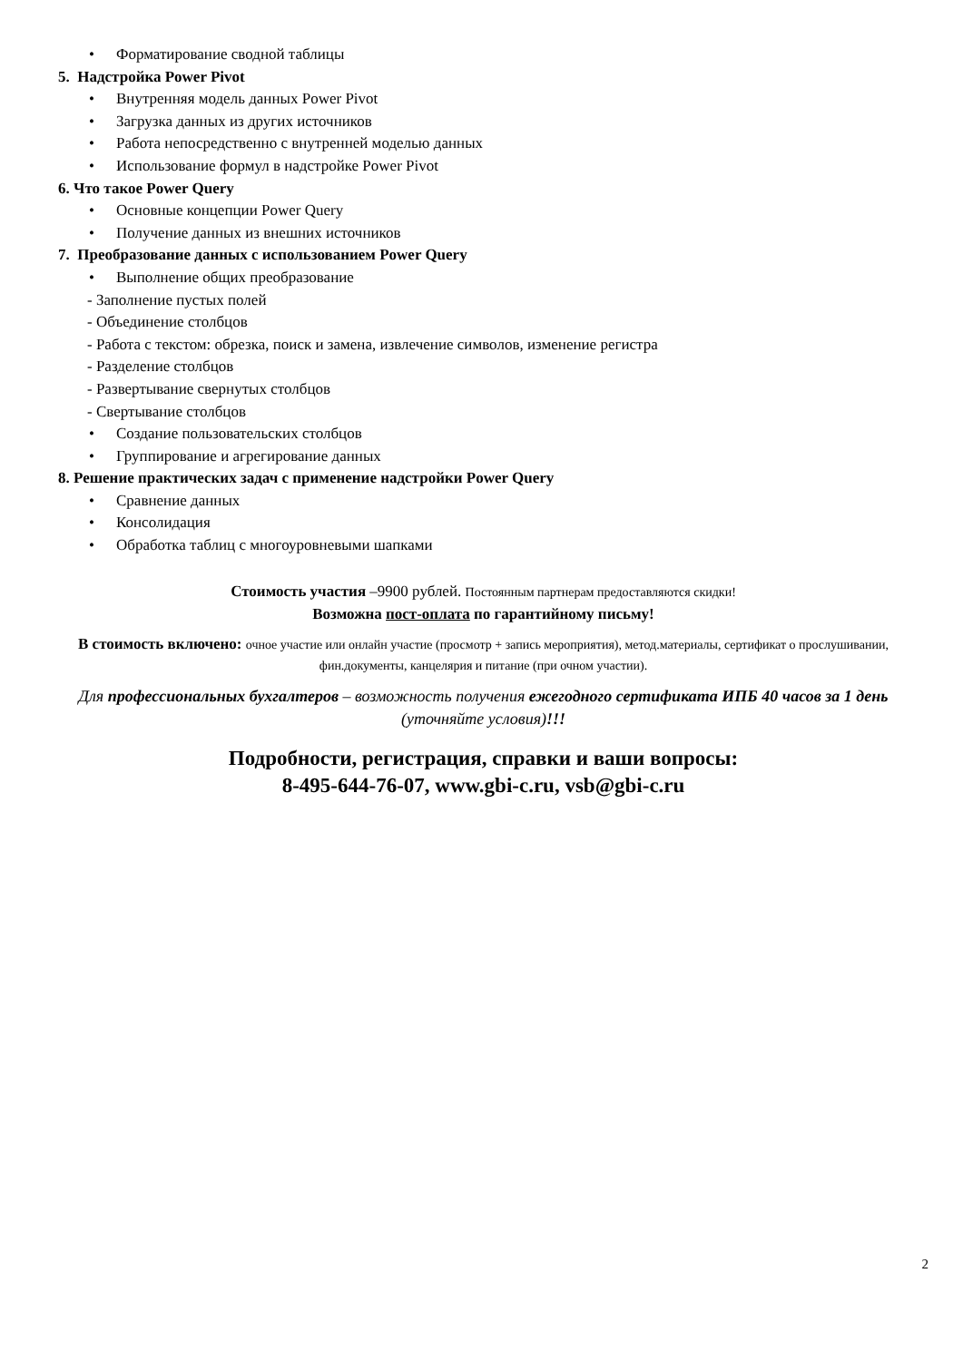• Форматирование сводной таблицы
5. Надстройка Power Pivot
• Внутренняя модель данных Power Pivot
• Загрузка данных из других источников
• Работа непосредственно с внутренней моделью данных
• Использование формул в надстройке Power Pivot
6. Что такое Power Query
• Основные концепции Power Query
• Получение данных из внешних источников
7. Преобразование данных с использованием Power Query
• Выполнение общих преобразование
- Заполнение пустых полей
- Объединение столбцов
- Работа с текстом: обрезка, поиск и замена, извлечение символов, изменение регистра
- Разделение столбцов
- Развертывание свернутых столбцов
- Свертывание столбцов
• Создание пользовательских столбцов
• Группирование и агрегирование данных
8. Решение практических задач с применение надстройки Power Query
• Сравнение данных
• Консолидация
• Обработка таблиц с многоуровневыми шапками
Стоимость участия –9900 рублей. Постоянным партнерам предоставляются скидки!
Возможна пост-оплата по гарантийному письму!
В стоимость включено: очное участие или онлайн участие (просмотр + запись мероприятия), метод.материалы, сертификат о прослушивании, фин.документы, канцелярия и питание (при очном участии).
Для профессиональных бухгалтеров – возможность получения ежегодного сертификата ИПБ 40 часов за 1 день (уточняйте условия)!!!
Подробности, регистрация, справки и ваши вопросы:
8-495-644-76-07, www.gbi-c.ru, vsb@gbi-c.ru
2